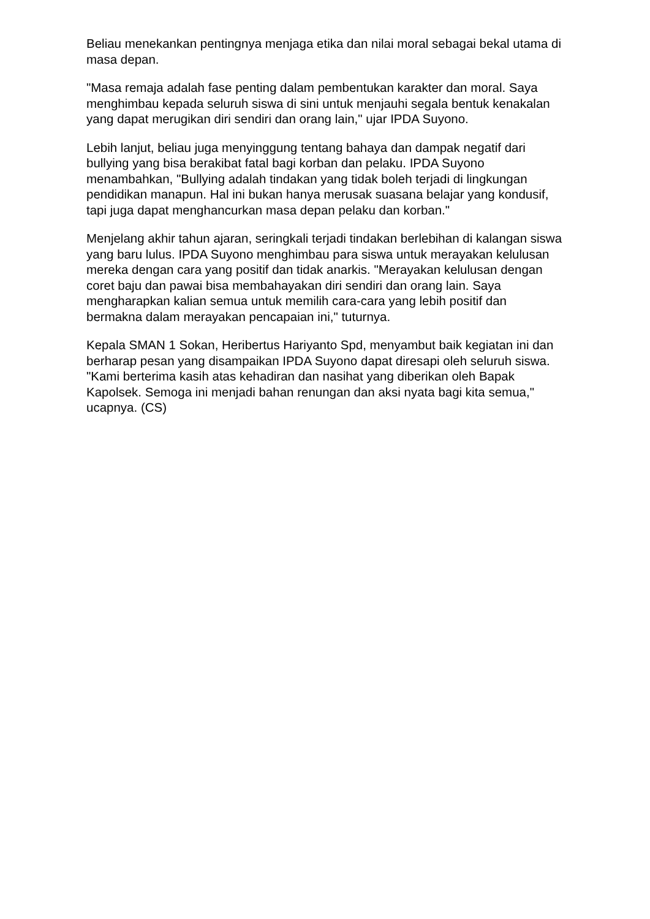Beliau menekankan pentingnya menjaga etika dan nilai moral sebagai bekal utama di masa depan.
"Masa remaja adalah fase penting dalam pembentukan karakter dan moral. Saya menghimbau kepada seluruh siswa di sini untuk menjauhi segala bentuk kenakalan yang dapat merugikan diri sendiri dan orang lain," ujar IPDA Suyono.
Lebih lanjut, beliau juga menyinggung tentang bahaya dan dampak negatif dari bullying yang bisa berakibat fatal bagi korban dan pelaku. IPDA Suyono menambahkan, "Bullying adalah tindakan yang tidak boleh terjadi di lingkungan pendidikan manapun. Hal ini bukan hanya merusak suasana belajar yang kondusif, tapi juga dapat menghancurkan masa depan pelaku dan korban."
Menjelang akhir tahun ajaran, seringkali terjadi tindakan berlebihan di kalangan siswa yang baru lulus. IPDA Suyono menghimbau para siswa untuk merayakan kelulusan mereka dengan cara yang positif dan tidak anarkis. "Merayakan kelulusan dengan coret baju dan pawai bisa membahayakan diri sendiri dan orang lain. Saya mengharapkan kalian semua untuk memilih cara-cara yang lebih positif dan bermakna dalam merayakan pencapaian ini," tuturnya.
Kepala SMAN 1 Sokan, Heribertus Hariyanto Spd, menyambut baik kegiatan ini dan berharap pesan yang disampaikan IPDA Suyono dapat diresapi oleh seluruh siswa. "Kami berterima kasih atas kehadiran dan nasihat yang diberikan oleh Bapak Kapolsek. Semoga ini menjadi bahan renungan dan aksi nyata bagi kita semua," ucapnya. (CS)